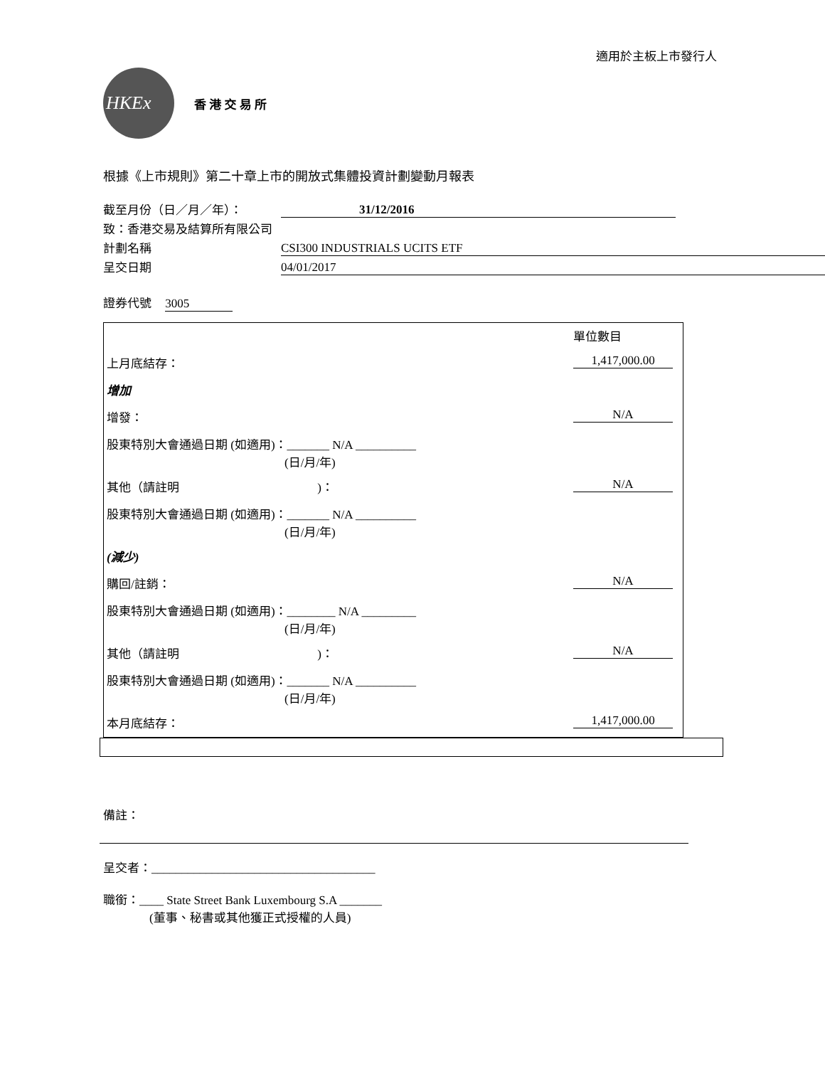適用於主板上市發行人
HKEx
香 港 交 易 所
根據《上市規則》第二十章上市的開放式集體投資計劃變動月報表
截至月份（日／月／年）： 31/12/2016
致：香港交易及結算所有限公司
計劃名稱 CSI300 INDUSTRIALS UCITS ETF
呈交日期 04/01/2017
證券代號 3005
| | 單位數目 |
| 上月底結存： | 1,417,000.00 |
| 增加 | |
| 增發： | N/A |
| 股東特別大會通過日期 (如適用)：_______ N/A __________ (日/月/年) | |
| 其他（請註明 )： | N/A |
| 股東特別大會通過日期 (如適用)：_______ N/A __________ (日/月/年) | |
| (減少) | |
| 購回/註銷： | N/A |
| 股東特別大會通過日期 (如適用)：________ N/A _________ (日/月/年) | |
| 其他（請註明 )： | N/A |
| 股東特別大會通過日期 (如適用)：_______ N/A __________ (日/月/年) | |
| 本月底結存： | 1,417,000.00 |
備註：
呈交者：_____________________________________
職銜：____ State Street Bank Luxembourg S.A _______
(董事、秘書或其他獲正式授權的人員)